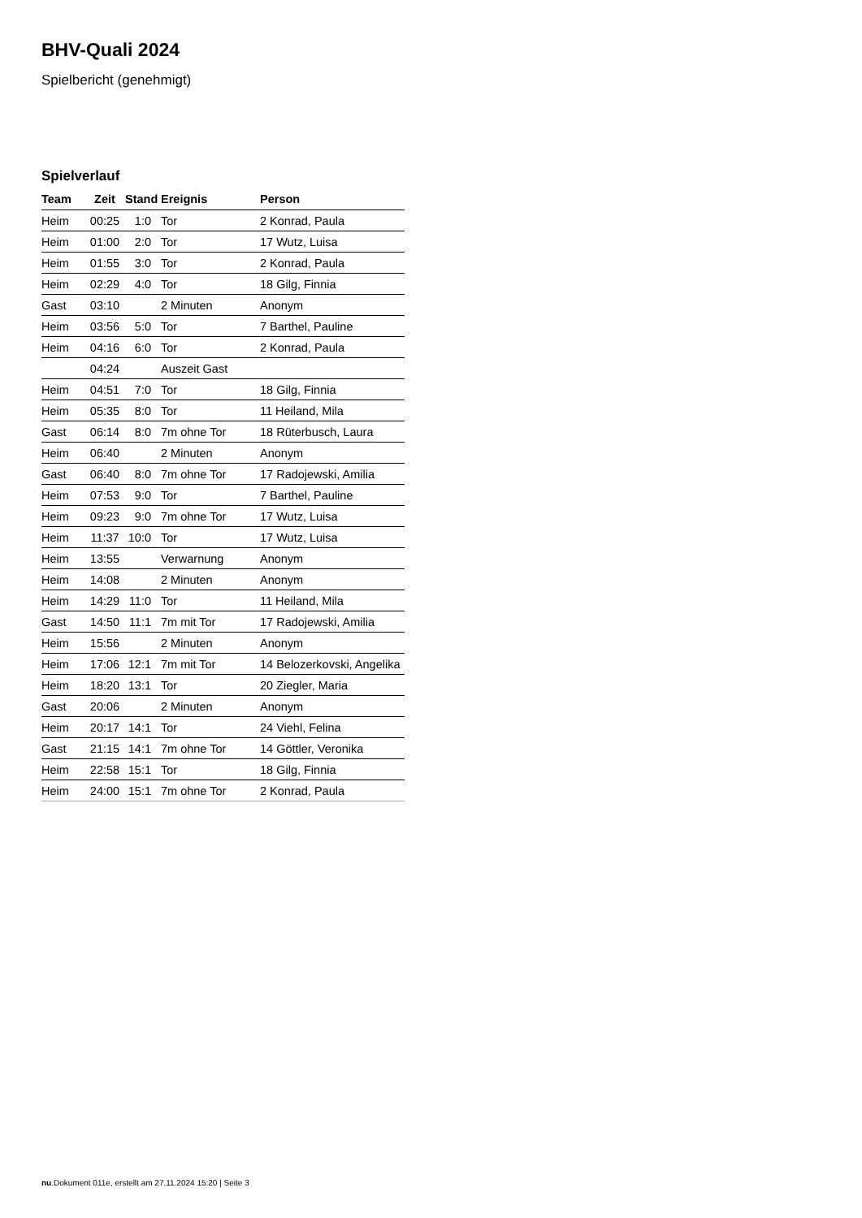BHV-Quali 2024
Spielbericht (genehmigt)
Spielverlauf
| Team | Zeit | Stand | Ereignis | Person |
| --- | --- | --- | --- | --- |
| Heim | 00:25 | 1:0 | Tor | 2 Konrad, Paula |
| Heim | 01:00 | 2:0 | Tor | 17 Wutz, Luisa |
| Heim | 01:55 | 3:0 | Tor | 2 Konrad, Paula |
| Heim | 02:29 | 4:0 | Tor | 18 Gilg, Finnia |
| Gast | 03:10 | | 2 Minuten | Anonym |
| Heim | 03:56 | 5:0 | Tor | 7 Barthel, Pauline |
| Heim | 04:16 | 6:0 | Tor | 2 Konrad, Paula |
| | 04:24 | | Auszeit Gast | |
| Heim | 04:51 | 7:0 | Tor | 18 Gilg, Finnia |
| Heim | 05:35 | 8:0 | Tor | 11 Heiland, Mila |
| Gast | 06:14 | 8:0 | 7m ohne Tor | 18 Rüterbusch, Laura |
| Heim | 06:40 | | 2 Minuten | Anonym |
| Gast | 06:40 | 8:0 | 7m ohne Tor | 17 Radojewski, Amilia |
| Heim | 07:53 | 9:0 | Tor | 7 Barthel, Pauline |
| Heim | 09:23 | 9:0 | 7m ohne Tor | 17 Wutz, Luisa |
| Heim | 11:37 | 10:0 | Tor | 17 Wutz, Luisa |
| Heim | 13:55 | | Verwarnung | Anonym |
| Heim | 14:08 | | 2 Minuten | Anonym |
| Heim | 14:29 | 11:0 | Tor | 11 Heiland, Mila |
| Gast | 14:50 | 11:1 | 7m mit Tor | 17 Radojewski, Amilia |
| Heim | 15:56 | | 2 Minuten | Anonym |
| Heim | 17:06 | 12:1 | 7m mit Tor | 14 Belozerkovski, Angelika |
| Heim | 18:20 | 13:1 | Tor | 20 Ziegler, Maria |
| Gast | 20:06 | | 2 Minuten | Anonym |
| Heim | 20:17 | 14:1 | Tor | 24 Viehl, Felina |
| Gast | 21:15 | 14:1 | 7m ohne Tor | 14 Göttler, Veronika |
| Heim | 22:58 | 15:1 | Tor | 18 Gilg, Finnia |
| Heim | 24:00 | 15:1 | 7m ohne Tor | 2 Konrad, Paula |
nu.Dokument 011e, erstellt am 27.11.2024 15:20 | Seite 3